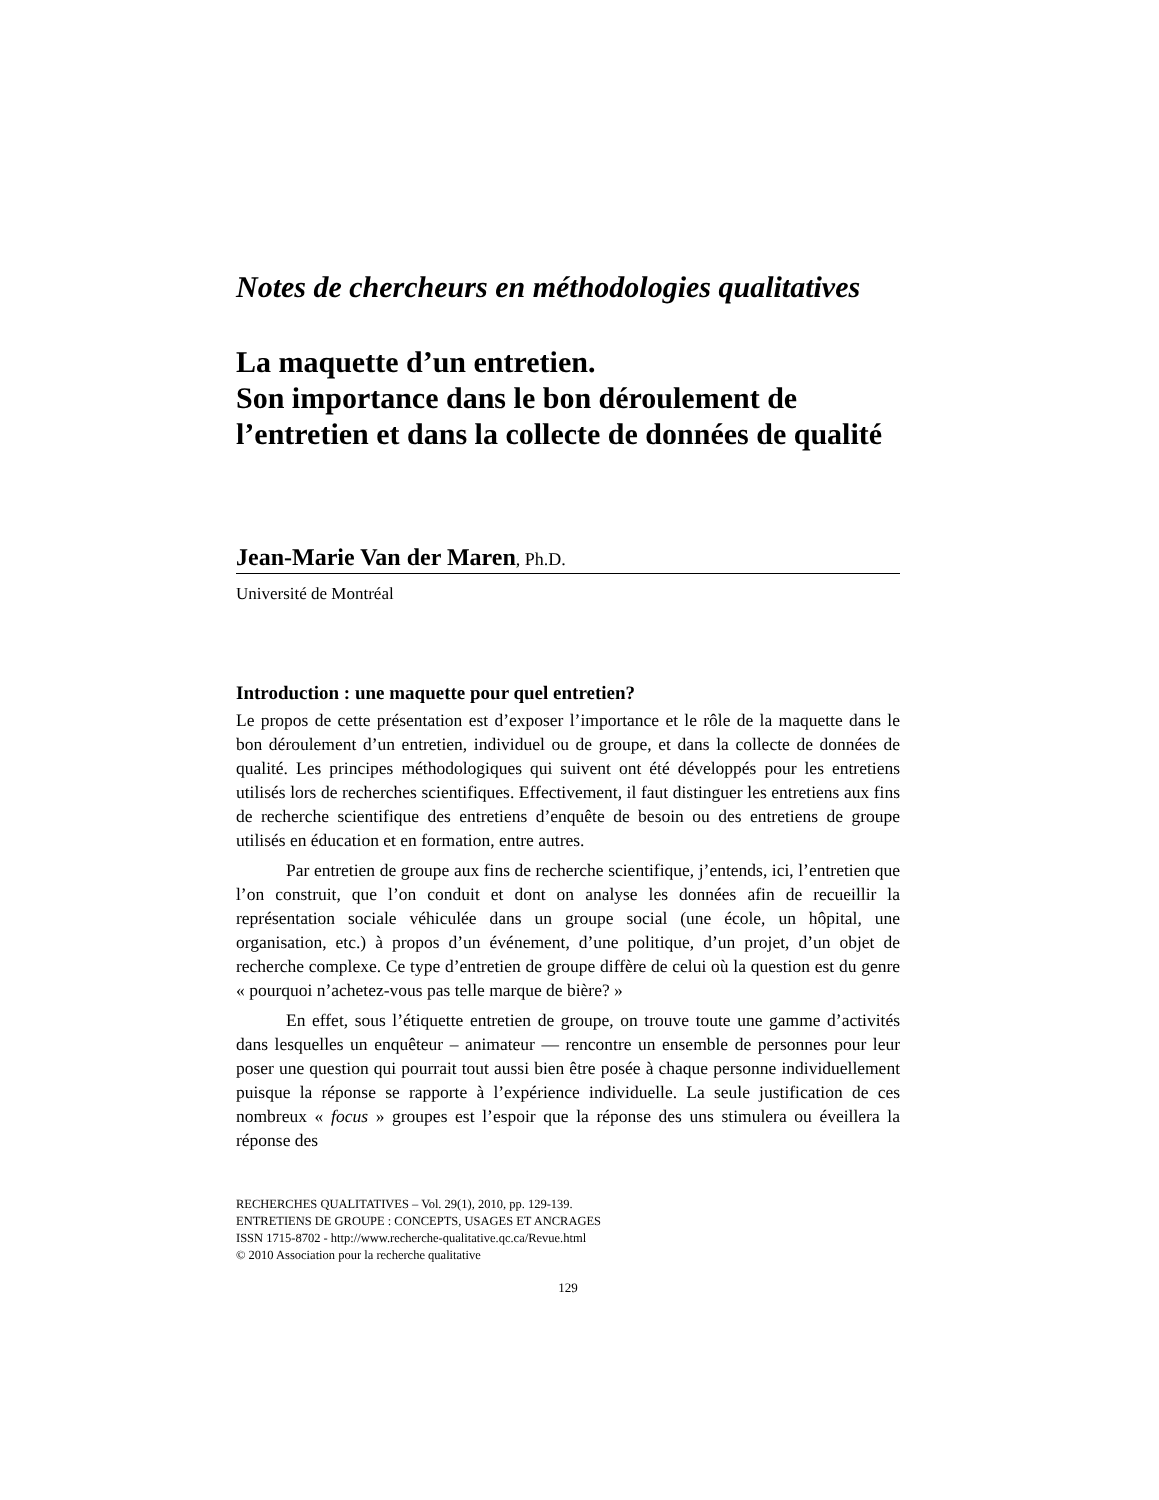Notes de chercheurs en méthodologies qualitatives
La maquette d’un entretien.
Son importance dans le bon déroulement de l’entretien et dans la collecte de données de qualité
Jean-Marie Van der Maren, Ph.D.
Université de Montréal
Introduction : une maquette pour quel entretien?
Le propos de cette présentation est d’exposer l’importance et le rôle de la maquette dans le bon déroulement d’un entretien, individuel ou de groupe, et dans la collecte de données de qualité. Les principes méthodologiques qui suivent ont été développés pour les entretiens utilisés lors de recherches scientifiques. Effectivement, il faut distinguer les entretiens aux fins de recherche scientifique des entretiens d’enquête de besoin ou des entretiens de groupe utilisés en éducation et en formation, entre autres.
Par entretien de groupe aux fins de recherche scientifique, j’entends, ici, l’entretien que l’on construit, que l’on conduit et dont on analyse les données afin de recueillir la représentation sociale véhiculée dans un groupe social (une école, un hôpital, une organisation, etc.) à propos d’un événement, d’une politique, d’un projet, d’un objet de recherche complexe. Ce type d’entretien de groupe diffère de celui où la question est du genre « pourquoi n’achetez-vous pas telle marque de bière? »
En effet, sous l’étiquette entretien de groupe, on trouve toute une gamme d’activités dans lesquelles un enquêteur – animateur — rencontre un ensemble de personnes pour leur poser une question qui pourrait tout aussi bien être posée à chaque personne individuellement puisque la réponse se rapporte à l’expérience individuelle. La seule justification de ces nombreux « focus » groupes est l’espoir que la réponse des uns stimulera ou éveillera la réponse des
RECHERCHES QUALITATIVES – Vol. 29(1), 2010, pp. 129-139.
ENTRETIENS DE GROUPE : CONCEPTS, USAGES ET ANCRAGES
ISSN 1715-8702 - http://www.recherche-qualitative.qc.ca/Revue.html
© 2010 Association pour la recherche qualitative
129